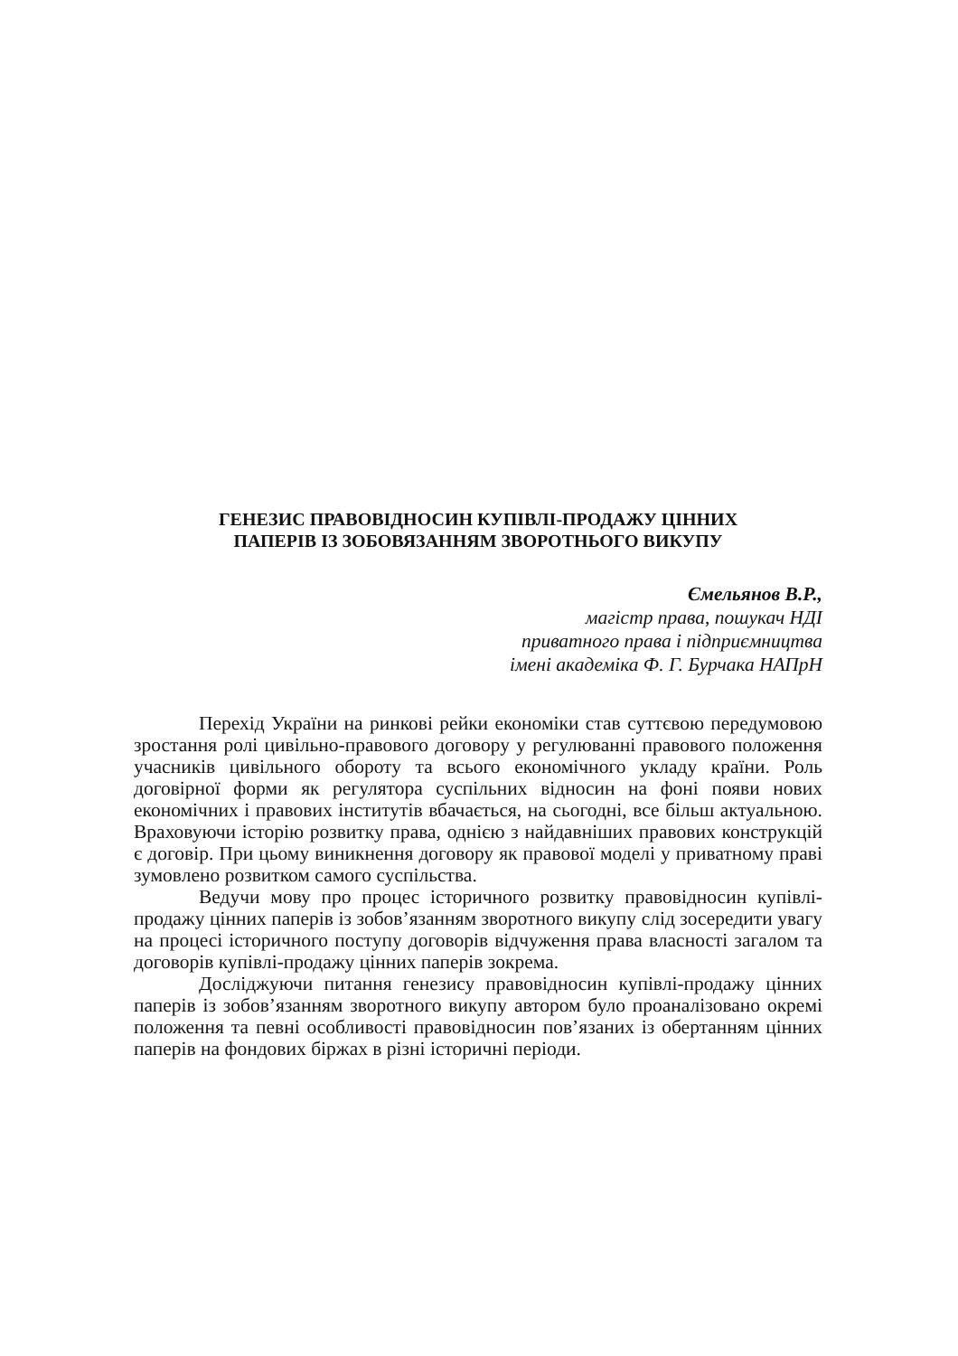ГЕНЕЗИС ПРАВОВІДНОСИН КУПІВЛІ-ПРОДАЖУ ЦІННИХ
ПАПЕРІВ ІЗ ЗОБОВЯЗАННЯМ ЗВОРОТНЬОГО ВИКУПУ
Ємельянов В.Р.,
магістр права, пошукач НДІ
приватного права і підприємництва
імені академіка Ф. Г. Бурчака НАПрН
Перехід України на ринкові рейки економіки став суттєвою передумовою зростання ролі цивільно-правового договору у регулюванні правового положення учасників цивільного обороту та всього економічного укладу країни. Роль договірної форми як регулятора суспільних відносин на фоні появи нових економічних і правових інститутів вбачається, на сьогодні, все більш актуальною. Враховуючи історію розвитку права, однією з найдавніших правових конструкцій є договір. При цьому виникнення договору як правової моделі у приватному праві зумовлено розвитком самого суспільства.
Ведучи мову про процес історичного розвитку правовідносин купівлі-продажу цінних паперів із зобов’язанням зворотного викупу слід зосередити увагу на процесі історичного поступу договорів відчуження права власності загалом та договорів купівлі-продажу цінних паперів зокрема.
Досліджуючи питання генезису правовідносин купівлі-продажу цінних паперів із зобов’язанням зворотного викупу автором було проаналізовано окремі положення та певні особливості правовідносин пов’язаних із обертанням цінних паперів на фондових біржах в різні історичні періоди.